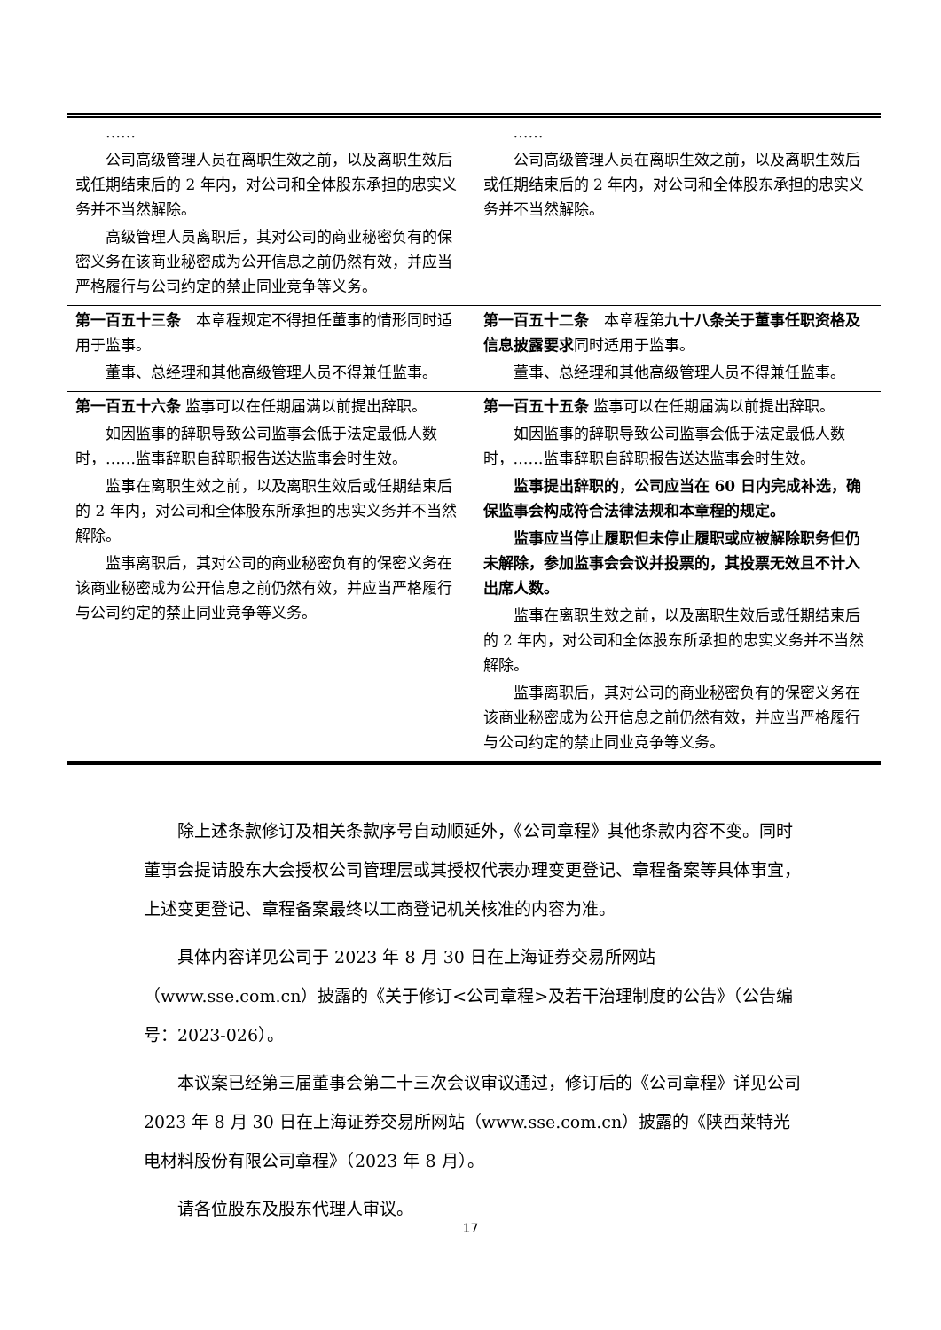| …… 公司高级管理人员在离职生效之前，以及离职生效后或任期结束后的 2 年内，对公司和全体股东承担的忠实义务并不当然解除。 高级管理人员离职后，其对公司的商业秘密负有的保密义务在该商业秘密成为公开信息之前仍然有效，并应当严格履行与公司约定的禁止同业竞争等义务。 | …… 公司高级管理人员在离职生效之前，以及离职生效后或任期结束后的 2 年内，对公司和全体股东承担的忠实义务并不当然解除。 |
| 第一百五十三条 本章程规定不得担任董事的情形同时适用于监事。 董事、总经理和其他高级管理人员不得兼任监事。 | 第一百五十二条 本章程第 九十八条关于董事任职资格及信息披露要求 同时适用于监事。 董事、总经理和其他高级管理人员不得兼任监事。 |
| 第一百五十六条 监事可以在任期届满以前提出辞职。 如因监事的辞职导致公司监事会低于法定最低人数时，……监事辞职自辞职报告送达监事会时生效。 监事在离职生效之前，以及离职生效后或任期结束后的 2 年内，对公司和全体股东所承担的忠实义务并不当然解除。 监事离职后，其对公司的商业秘密负有的保密义务在该商业秘密成为公开信息之前仍然有效，并应当严格履行与公司约定的禁止同业竞争等义务。 | 第一百五十五条 监事可以在任期届满以前提出辞职。 如因监事的辞职导致公司监事会低于法定最低人数时，……监事辞职自辞职报告送达监事会时生效。 监事提出辞职的，公司应当在 60 日内完成补选，确保监事会构成符合法律法规和本章程的规定。 监事应当停止履职但未停止履职或应被解除职务但仍未解除，参加监事会会议并投票的，其投票无效且不计入出席人数。 监事在离职生效之前，以及离职生效后或任期结束后的 2 年内，对公司和全体股东所承担的忠实义务并不当然解除。 监事离职后，其对公司的商业秘密负有的保密义务在该商业秘密成为公开信息之前仍然有效，并应当严格履行与公司约定的禁止同业竞争等义务。 |
除上述条款修订及相关条款序号自动顺延外，《公司章程》其他条款内容不变。同时董事会提请股东大会授权公司管理层或其授权代表办理变更登记、章程备案等具体事宜，上述变更登记、章程备案最终以工商登记机关核准的内容为准。
具体内容详见公司于 2023 年 8 月 30 日在上海证券交易所网站（www.sse.com.cn）披露的《关于修订<公司章程>及若干治理制度的公告》（公告编号：2023-026）。
本议案已经第三届董事会第二十三次会议审议通过，修订后的《公司章程》详见公司 2023 年 8 月 30 日在上海证券交易所网站（www.sse.com.cn）披露的《陕西莱特光电材料股份有限公司章程》（2023 年 8 月）。
请各位股东及股东代理人审议。
17